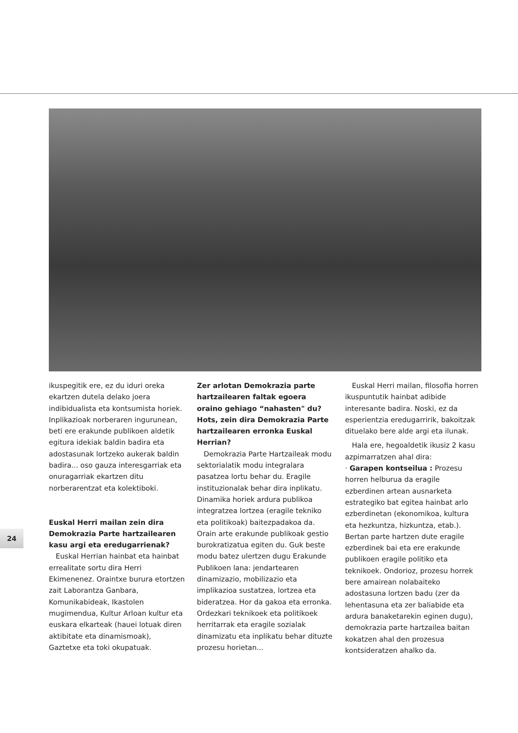ikuspegitik ere, ez du iduri oreka ekartzen dutela delako joera indibidualista eta kontsumista horiek. Inplikazioak norberaren ingurunean, beti ere erakunde publikoen aldetik egitura idekiak baldin badira eta adostasunak lortzeko aukerak baldin badira... oso gauza interesgarriak eta onuragarriak ekartzen ditu norberarentzat eta kolektiboki.
Euskal Herri mailan zein dira Demokrazia Parte hartzailearen kasu argi eta eredugarrienak?
Euskal Herrian hainbat eta hainbat errealitate sortu dira Herri Ekimenenez. Oraintxe burura etortzen zait Laborantza Ganbara, Komunikabideak, Ikastolen mugimendua, Kultur Arloan kultur eta euskara elkarteak (hauei lotuak diren aktibitate eta dinamismoak), Gaztetxe eta toki okupatuak.
Zer arlotan Demokrazia parte hartzailearen faltak egoera oraino gehiago “nahasten" du? Hots, zein dira Demokrazia Parte hartzailearen erronka Euskal Herrian?
Demokrazia Parte Hartzaileak modu sektorialatik modu integralara pasatzea lortu behar du. Eragile instituzionalak behar dira inplikatu. Dinamika horiek ardura publikoa integratzea lortzea (eragile tekniko eta politikoak) baitezpadakoa da. Orain arte erakunde publikoak gestio burokratizatua egiten du. Guk beste modu batez ulertzen dugu Erakunde Publikoen lana: jendartearen dinamizazio, mobilizazio eta implikazioa sustatzea, lortzea eta bideratzea. Hor da gakoa eta erronka. Ordezkari teknikoek eta politikoek herritarrak eta eragile sozialak dinamizatu eta inplikatu behar dituzte prozesu horietan...
Euskal Herri mailan, filosofia horren ikuspuntutik hainbat adibide interesante badira. Noski, ez da esperientzia eredugarririk, bakoitzak dituelako bere alde argi eta ilunak.
Hala ere, hegoaldetik ikusiz 2 kasu azpimarratzen ahal dira:
· Garapen kontseilua : Prozesu horren helburua da eragile ezberdinen artean ausnarketa estrategiko bat egitea hainbat arlo ezberdinetan (ekonomikoa, kultura eta hezkuntza, hizkuntza, etab.). Bertan parte hartzen dute eragile ezberdinek bai eta ere erakunde publikoen eragile politiko eta teknikoek. Ondorioz, prozesu horrek bere amairean nolabaiteko adostasuna lortzen badu (zer da lehentasuna eta zer baliabide eta ardura banaketarekin eginen dugu), demokrazia parte hartzailea baitan kokatzen ahal den prozesua kontsideratzen ahalko da.
24